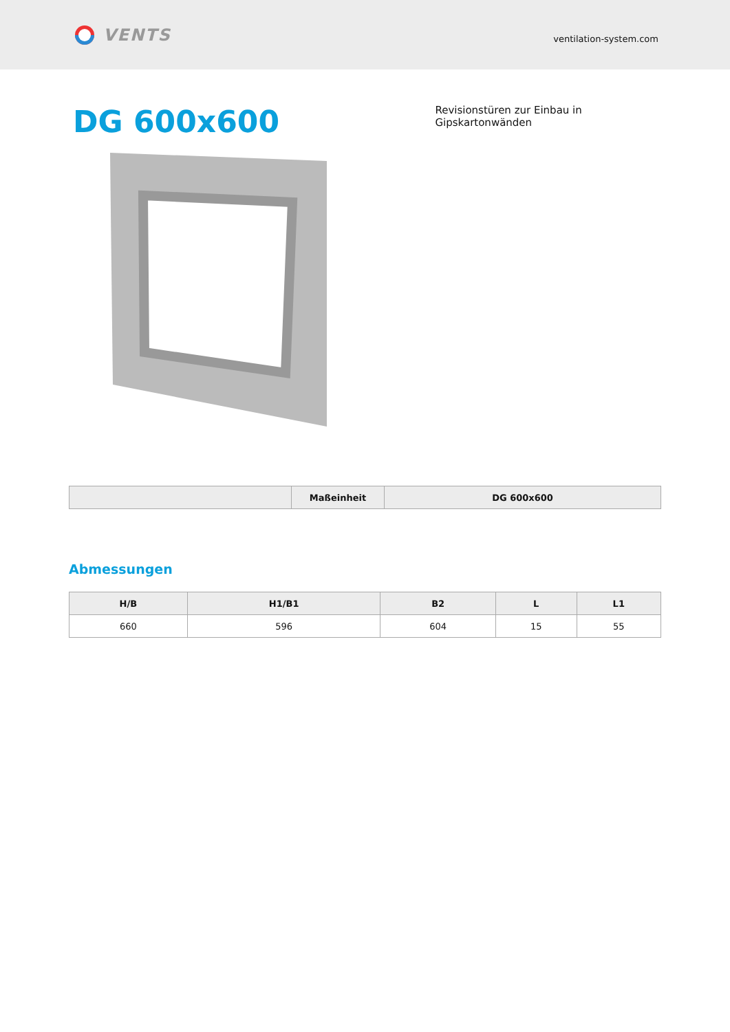VENTS
ventilation-system.com
DG 600x600
Revisionstüren zur Einbau in Gipskartonwänden
| | Maßeinheit | DG 600x600 |
| --- | --- | --- |
Abmessungen
| H/B | H1/B1 | B2 | L | L1 |
| --- | --- | --- | --- | --- |
| 660 | 596 | 604 | 15 | 55 |